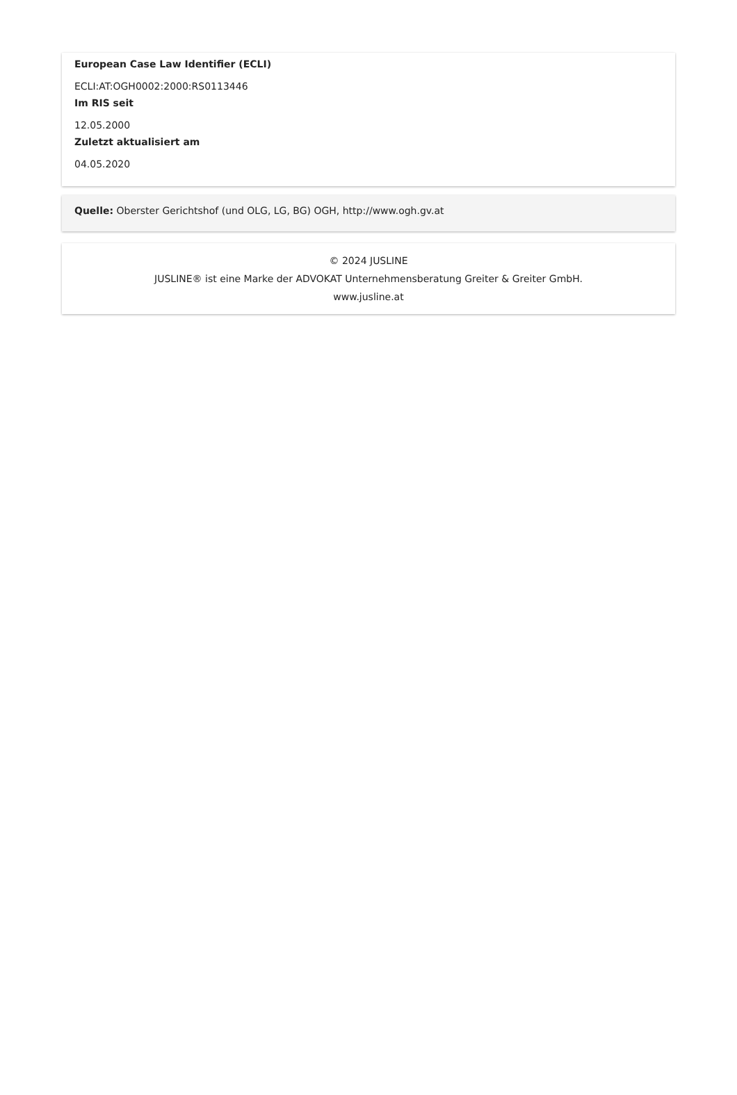European Case Law Identifier (ECLI)
ECLI:AT:OGH0002:2000:RS0113446
Im RIS seit
12.05.2000
Zuletzt aktualisiert am
04.05.2020
Quelle: Oberster Gerichtshof (und OLG, LG, BG) OGH, http://www.ogh.gv.at
© 2024 JUSLINE
JUSLINE® ist eine Marke der ADVOKAT Unternehmensberatung Greiter & Greiter GmbH.
www.jusline.at